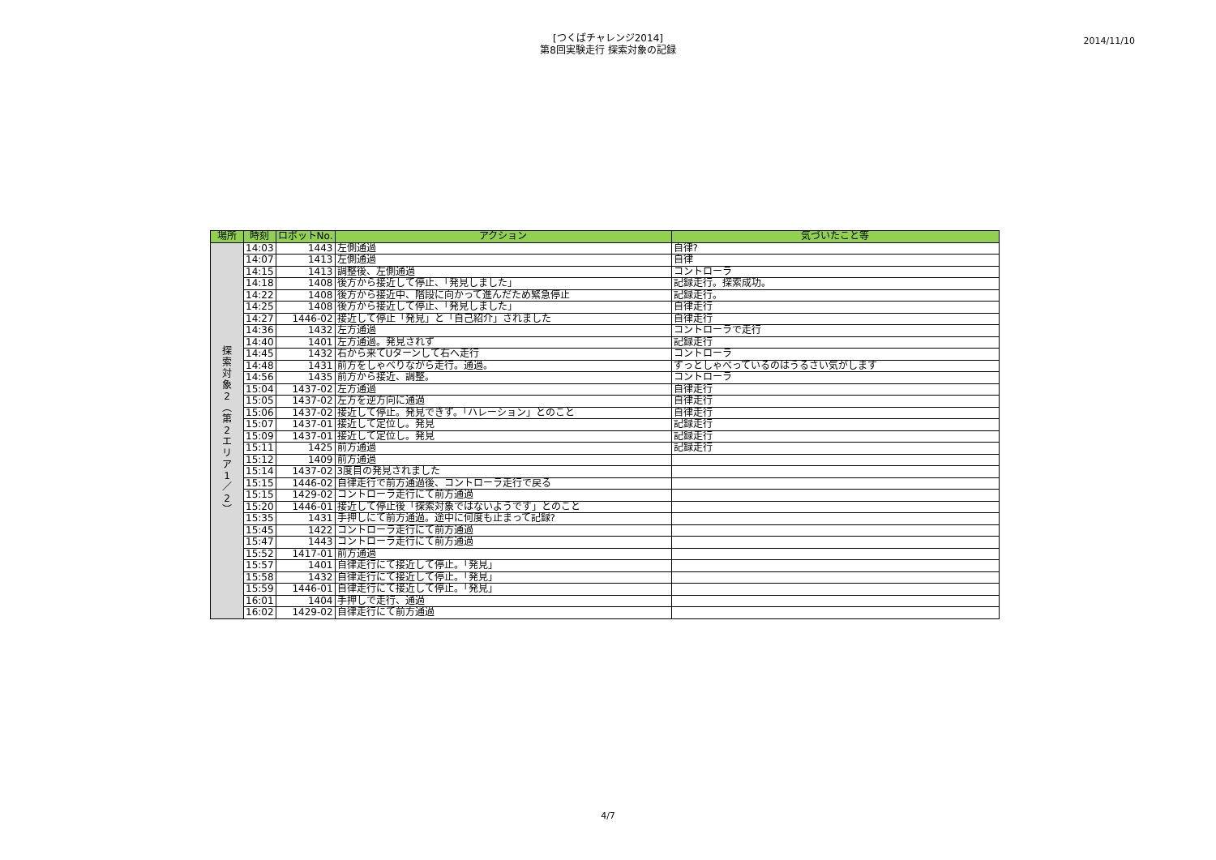[つくばチャレンジ2014]
第8回実験走行 探索対象の記録
2014/11/10
| 場所 | 時刻 | ロボットNo. | アクション | 気づいたこと等 |
| --- | --- | --- | --- | --- |
| 探 索 対 象 2 ︵ 第 2 エ リ ア 1 ／ 2 ︶ | 14:03 | 1443 | 左側通過 | 自律? |
| | 14:07 | 1413 | 左側通過 | 自律 |
| | 14:15 | 1413 | 調整後、左側通過 | コントローラ |
| | 14:18 | 1408 | 後方から接近して停止、「発見しました」 | 記録走行。探索成功。 |
| | 14:22 | 1408 | 後方から接近中、階段に向かって進んだため緊急停止 | 記録走行。 |
| | 14:25 | 1408 | 後方から接近して停止、「発見しました」 | 自律走行 |
| | 14:27 | 1446-02 | 接近して停止「発見」と「自己紹介」されました | 自律走行 |
| | 14:36 | 1432 | 左方通過 | コントローラで走行 |
| | 14:40 | 1401 | 左方通過。発見されず | 記録走行 |
| | 14:45 | 1432 | 右から来てUターンして右へ走行 | コントローラ |
| | 14:48 | 1431 | 前方をしゃべりながら走行。通過。 | ずっとしゃべっているのはうるさい気がします |
| | 14:56 | 1435 | 前方から接近、調整。 | コントローラ |
| | 15:04 | 1437-02 | 左方通過 | 自律走行 |
| | 15:05 | 1437-02 | 左方を逆方向に通過 | 自律走行 |
| | 15:06 | 1437-02 | 接近して停止。発見できず。「ハレーション」とのこと | 自律走行 |
| | 15:07 | 1437-01 | 接近して定位し。発見 | 記録走行 |
| | 15:09 | 1437-01 | 接近して定位し。発見 | 記録走行 |
| | 15:11 | 1425 | 前方通過 | 記録走行 |
| | 15:12 | 1409 | 前方通過 | |
| | 15:14 | 1437-02 | 3度目の発見されました | |
| | 15:15 | 1446-02 | 自律走行で前方通過後、コントローラ走行で戻る | |
| | 15:15 | 1429-02 | コントローラ走行にて前方通過 | |
| | 15:20 | 1446-01 | 接近して停止後「探索対象ではないようです」とのこと | |
| | 15:35 | 1431 | 手押しにて前方通過。途中に何度も止まって記録? | |
| | 15:45 | 1422 | コントローラ走行にて前方通過 | |
| | 15:47 | 1443 | コントローラ走行にて前方通過 | |
| | 15:52 | 1417-01 | 前方通過 | |
| | 15:57 | 1401 | 自律走行にて接近して停止。「発見」 | |
| | 15:58 | 1432 | 自律走行にて接近して停止。「発見」 | |
| | 15:59 | 1446-01 | 自律走行にて接近して停止。「発見」 | |
| | 16:01 | 1404 | 手押しで走行、通過 | |
| | 16:02 | 1429-02 | 自律走行にて前方通過 | |
4/7